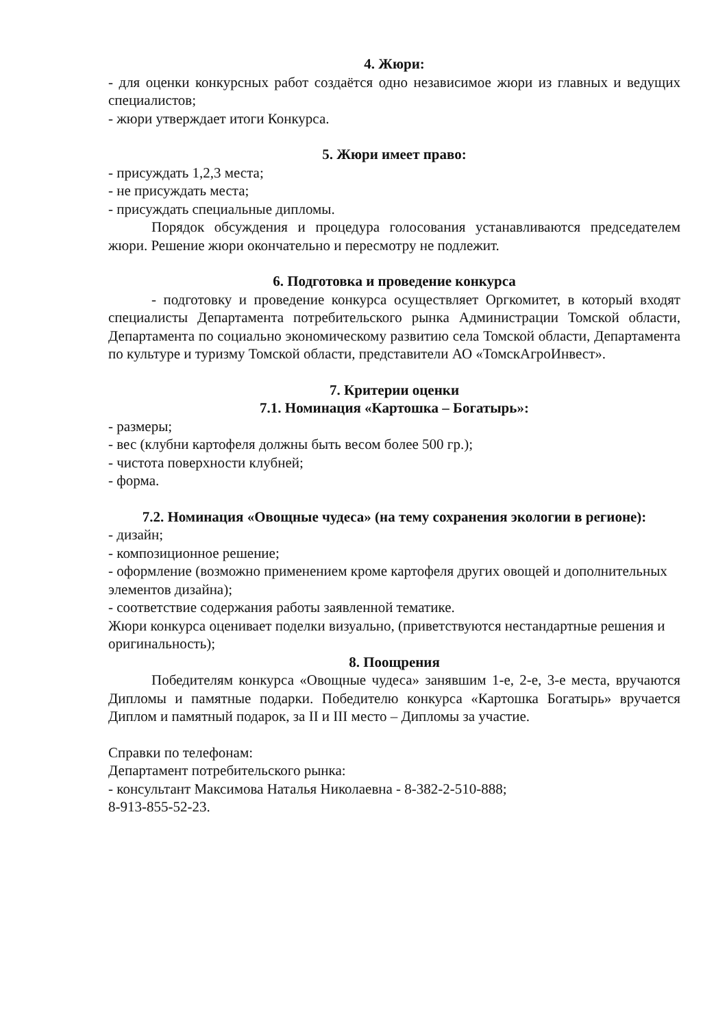4. Жюри:
- для оценки конкурсных работ создаётся одно независимое жюри из главных и ведущих специалистов;
- жюри утверждает итоги Конкурса.
5. Жюри имеет право:
- присуждать 1,2,3 места;
- не присуждать места;
- присуждать специальные дипломы.
Порядок обсуждения и процедура голосования устанавливаются председателем жюри. Решение жюри окончательно и пересмотру не подлежит.
6. Подготовка и проведение конкурса
- подготовку и проведение конкурса осуществляет Оргкомитет, в который входят специалисты Департамента потребительского рынка Администрации Томской области, Департамента по социально экономическому развитию села Томской области, Департамента по культуре и туризму Томской области, представители АО «ТомскАгроИнвест».
7. Критерии оценки
7.1. Номинация «Картошка – Богатырь»:
- размеры;
- вес (клубни картофеля должны быть весом более 500 гр.);
- чистота поверхности клубней;
- форма.
7.2. Номинация «Овощные чудеса» (на тему сохранения экологии в регионе):
- дизайн;
- композиционное решение;
- оформление (возможно применением кроме картофеля других овощей и дополнительных элементов дизайна);
- соответствие содержания работы заявленной тематике.
Жюри конкурса оценивает поделки визуально, (приветствуются нестандартные решения и оригинальность);
8. Поощрения
Победителям конкурса «Овощные чудеса» занявшим 1-е, 2-е, 3-е места, вручаются Дипломы и памятные подарки. Победителю конкурса «Картошка Богатырь» вручается Диплом и памятный подарок, за II и III место – Дипломы за участие.
Справки по телефонам:
Департамент потребительского рынка:
- консультант Максимова Наталья Николаевна - 8-382-2-510-888;
8-913-855-52-23.